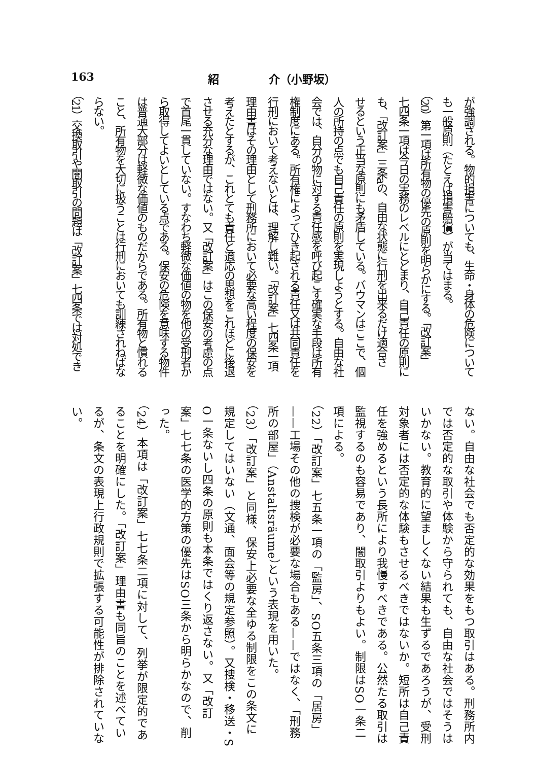163 紹 介（小野坂）
が強調される。物的損害についても、生命・身体の危険について
も一般原則（たとえば損害賠償）が当てはまる。
（20）第一項は所有物の優先の原則を明らかにする。「改訂案」
七四条一項は今日の実務のレベルにとどまり、自己責任の原則に
も、「改訂案」三条aの、自由な状態に行刑を出来るだけ適合さ
せるという正当な原則にも矛盾している。バウマンはここで、個
人の所持の点でも自己責任の原則を実現しようとする。自由な社
会では、自分の物に対する責任感を呼び起こす確実な手段は所有
権制度にある。所有権によってひき起される責任又は共同責任を
行刑において考えないとは、理解し難い。「改訂案」七四条一項
理由書はその理由として刑務所において必要な高い程度の保安を
考えたとするが、これとても責任と適応の思想をこれほどに後退
させる充分な理由ではない。又「改訂案」はこの保安の考慮の点
で首尾一貫していない。すなわち軽微な価値の物を他の受刑者か
ら取得してよいとしている点である。保安の危険を意味する物件
は普通大部分は軽微な価値のものだからである。所有物と慣れる
こと、所有物を大切に扱うことは行刑においても訓練されねばな
らない。
（21）交換取引や闇取引の問題は「改訂案」七四条では対処でき
ない。自由な社会でも否定的な効果をもつ取引はある。刑務所内
では否定的な取引や体験から守られても、自由な社会ではそうは
いかない。教育的に望ましくない結果も生ずるであろうが、受刑
対象者には否定的な体験もさせるべきではないか。短所は自己責
任を強めるという長所により我慢すべきである。公然たる取引は
監視するのも容易であり、闇取引よりもよい。制限はSO一条二
項による。
（22）「改訂案」七五条一項の「監房」、SO五条三項の「居房」
——工場その他の捜検が必要な場合もある——ではなく、「刑務
所の部屋」（Anstaltsräume）という表現を用いた。
（23）「改訂案」と同様、保安上必要な全ゆる制限をこの条文に
規定してはいない（文通、面会等の規定参照）。又捜検・移送・S
O一条ないし四条の原則も本条ではくり返さない。又「改訂
案」七七条の医学的方策の優先はSO三条から明らかなので、削
った。
（24）本項は「改訂案」七七条二項に対して、列挙が限定的であ
ることを明確にした。「改訂案」理由書も同旨のことを述べてい
るが、条文の表現上行政規則で拡張する可能性が排除されていな
い。